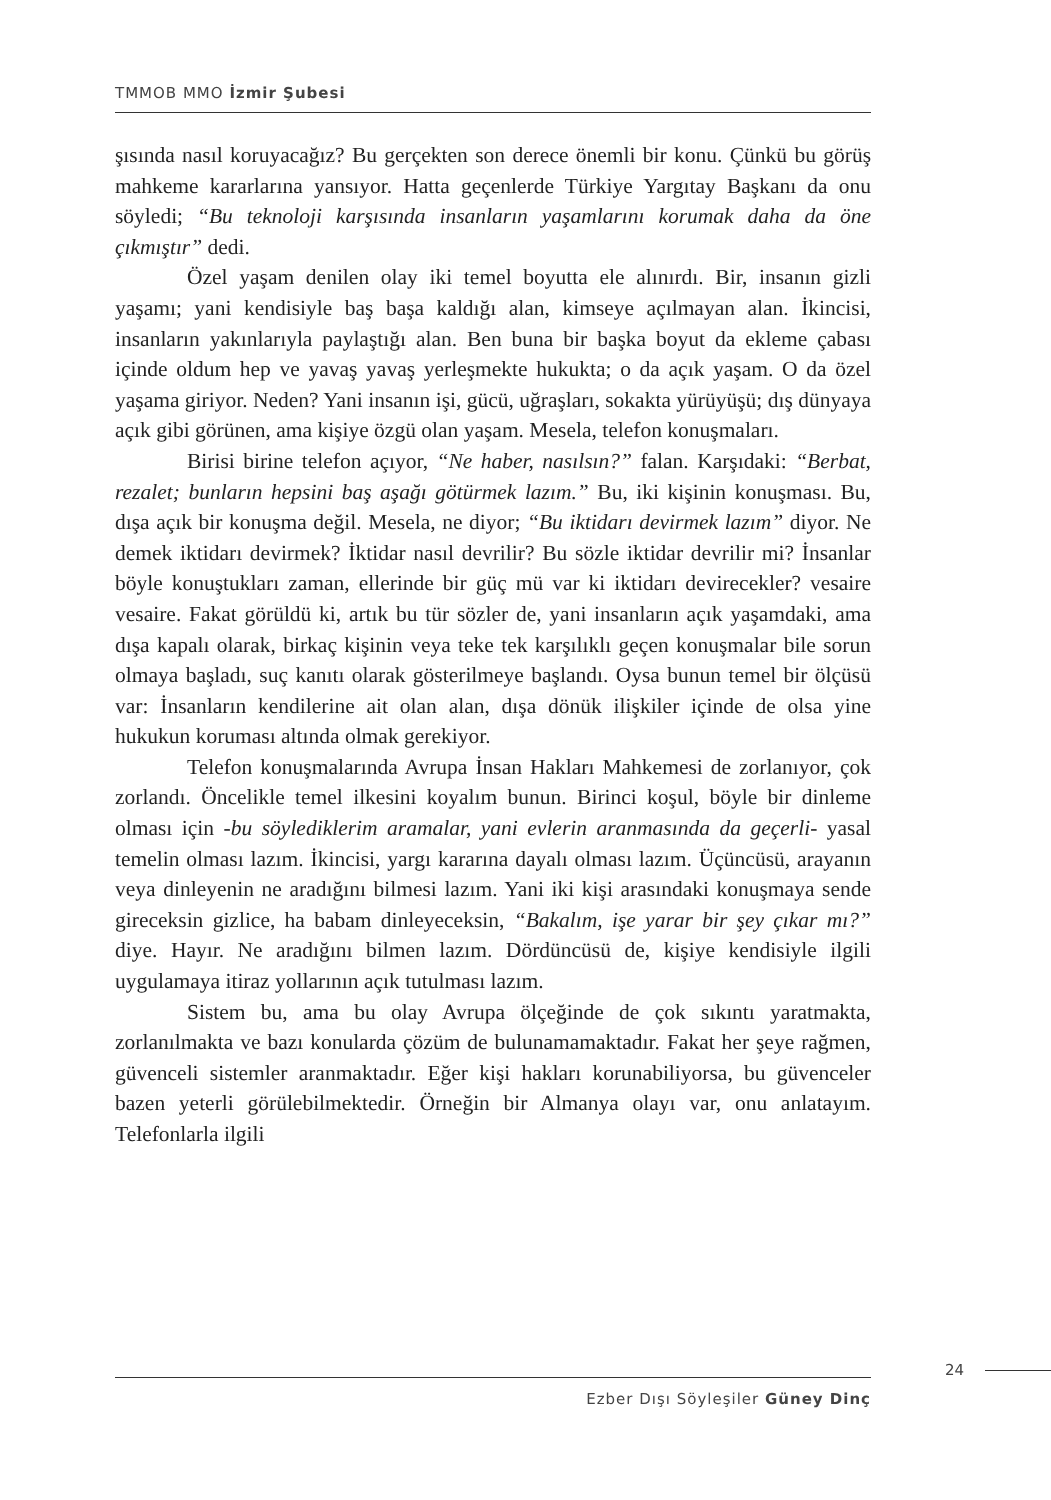TMMOB MMO İzmir Şubesi
şısında nasıl koruyacağız? Bu gerçekten son derece önemli bir konu. Çünkü bu görüş mahkeme kararlarına yansıyor. Hatta geçenlerde Türkiye Yargıtay Başkanı da onu söyledi; “Bu teknoloji karşısında insanların yaşamlarını korumak daha da öne çıkmıştır” dedi.
Özel yaşam denilen olay iki temel boyutta ele alınırdı. Bir, insanın gizli yaşamı; yani kendisiyle baş başa kaldığı alan, kimseye açılmayan alan. İkincisi, insanların yakınlarıyla paylaştığı alan. Ben buna bir başka boyut da ekleme çabası içinde oldum hep ve yavaş yavaş yerleşmekte hukukta; o da açık yaşam. O da özel yaşama giriyor. Neden? Yani insanın işi, gücü, uğraşları, sokakta yürüyüşü; dış dünyaya açık gibi görünen, ama kişiye özgü olan yaşam. Mesela, telefon konuşmaları.
Birisi birine telefon açıyor, “Ne haber, nasılsın?” falan. Karşıdaki: “Berbat, rezalet; bunların hepsini baş aşağı götürmek lazım.” Bu, iki kişinin konuşması. Bu, dışa açık bir konuşma değil. Mesela, ne diyor; “Bu iktidarı devirmek lazım” diyor. Ne demek iktidarı devirmek? İktidar nasıl devrilir? Bu sözle iktidar devrilir mi? İnsanlar böyle konuştukları zaman, ellerinde bir güç mü var ki iktidarı devirecekler? vesaire vesaire. Fakat görüldü ki, artık bu tür sözler de, yani insanların açık yaşamdaki, ama dışa kapalı olarak, birkaç kişinin veya teke tek karşılıklı geçen konuşmalar bile sorun olmaya başladı, suç kanıtı olarak gösterilmeye başlandı. Oysa bunun temel bir ölçüsü var: İnsanların kendilerine ait olan alan, dışa dönük ilişkiler içinde de olsa yine hukukun koruması altında olmak gerekiyor.
Telefon konuşmalarında Avrupa İnsan Hakları Mahkemesi de zorlanıyor, çok zorlandı. Öncelikle temel ilkesini koyalım bunun. Birinci koşul, böyle bir dinleme olması için -bu söylediklerim aramalar, yani evlerin aranmasında da geçerli- yasal temelin olması lazım. İkincisi, yargı kararına dayalı olması lazım. Üçüncüsü, arayanın veya dinleyenin ne aradığını bilmesi lazım. Yani iki kişi arasındaki konuşmaya sende gireceksin gizlice, ha babam dinleyeceksin, “Bakalım, işe yarar bir şey çıkar mı?” diye. Hayır. Ne aradığını bilmen lazım. Dördüncüsü de, kişiye kendisiyle ilgili uygulamaya itiraz yollarının açık tutulması lazım.
Sistem bu, ama bu olay Avrupa ölçeğinde de çok sıkıntı yaratmakta, zorlanılmakta ve bazı konularda çözüm de bulunamamaktadır. Fakat her şeye rağmen, güvenceli sistemler aranmaktadır. Eğer kişi hakları korunabiliyorsa, bu güvenceler bazen yeterli görülebilmektedir. Örneğin bir Almanya olayı var, onu anlatayım. Telefonlarla ilgili
24
Ezber Dışı Söyleşiler Güney Dinç